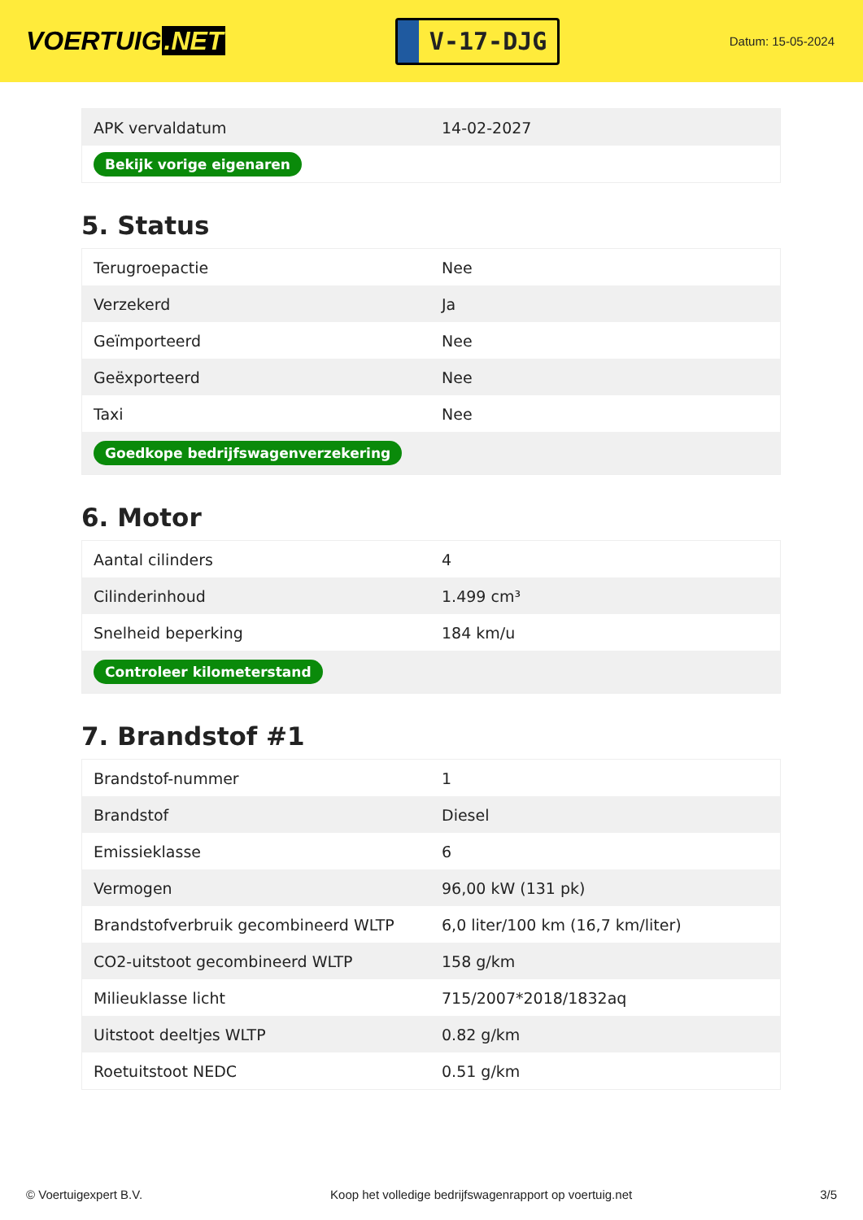VOERTUIG.NET
V-17-DJG
Datum: 15-05-2024
| APK vervaldatum | 14-02-2027 |
| Bekijk vorige eigenaren | |
5. Status
| Terugroepactie | Nee |
| Verzekerd | Ja |
| Geïmporteerd | Nee |
| Geëxporteerd | Nee |
| Taxi | Nee |
| Goedkope bedrijfswagenverzekering | |
6. Motor
| Aantal cilinders | 4 |
| Cilinderinhoud | 1.499 cm³ |
| Snelheid beperking | 184 km/u |
| Controleer kilometerstand | |
7. Brandstof #1
| Brandstof-nummer | 1 |
| Brandstof | Diesel |
| Emissieklasse | 6 |
| Vermogen | 96,00 kW (131 pk) |
| Brandstofverbruik gecombineerd WLTP | 6,0 liter/100 km (16,7 km/liter) |
| CO2-uitstoot gecombineerd WLTP | 158 g/km |
| Milieuklasse licht | 715/2007*2018/1832aq |
| Uitstoot deeltjes WLTP | 0.82 g/km |
| Roetuitstoot NEDC | 0.51 g/km |
© Voertuigexpert B.V. Koop het volledige bedrijfswagenrapport op voertuig.net 3/5